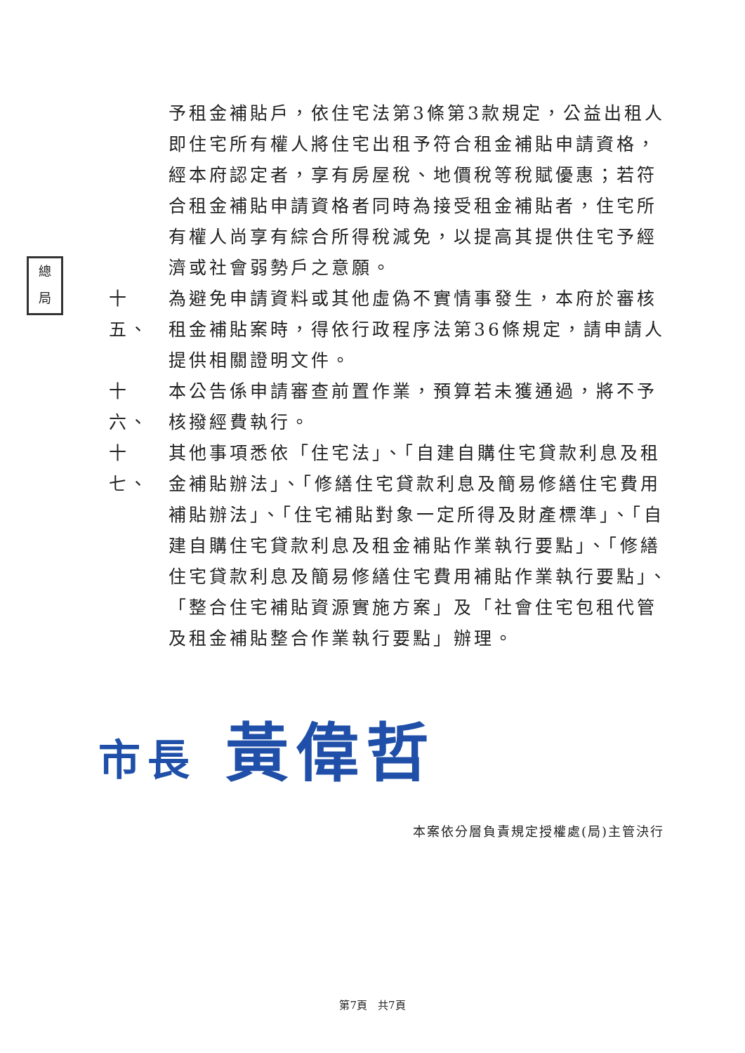總
局
予租金補貼戶，依住宅法第3條第3款規定，公益出租人即住宅所有權人將住宅出租予符合租金補貼申請資格，經本府認定者，享有房屋稅、地價稅等稅賦優惠；若符合租金補貼申請資格者同時為接受租金補貼者，住宅所有權人尚享有綜合所得稅減免，以提高其提供住宅予經濟或社會弱勢戶之意願。
十五、
為避免申請資料或其他虛偽不實情事發生，本府於審核租金補貼案時，得依行政程序法第36條規定，請申請人提供相關證明文件。
十六、
本公告係申請審查前置作業，預算若未獲通過，將不予核撥經費執行。
十七、
其他事項悉依「住宅法」、「自建自購住宅貸款利息及租金補貼辦法」、「修繕住宅貸款利息及簡易修繕住宅費用補貼辦法」、「住宅補貼對象一定所得及財產標準」、「自建自購住宅貸款利息及租金補貼作業執行要點」、「修繕住宅貸款利息及簡易修繕住宅費用補貼作業執行要點」、「整合住宅補貼資源實施方案」及「社會住宅包租代管及租金補貼整合作業執行要點」辦理。
市長 黃偉哲
本案依分層負責規定授權處(局)主管決行
第7頁　共7頁